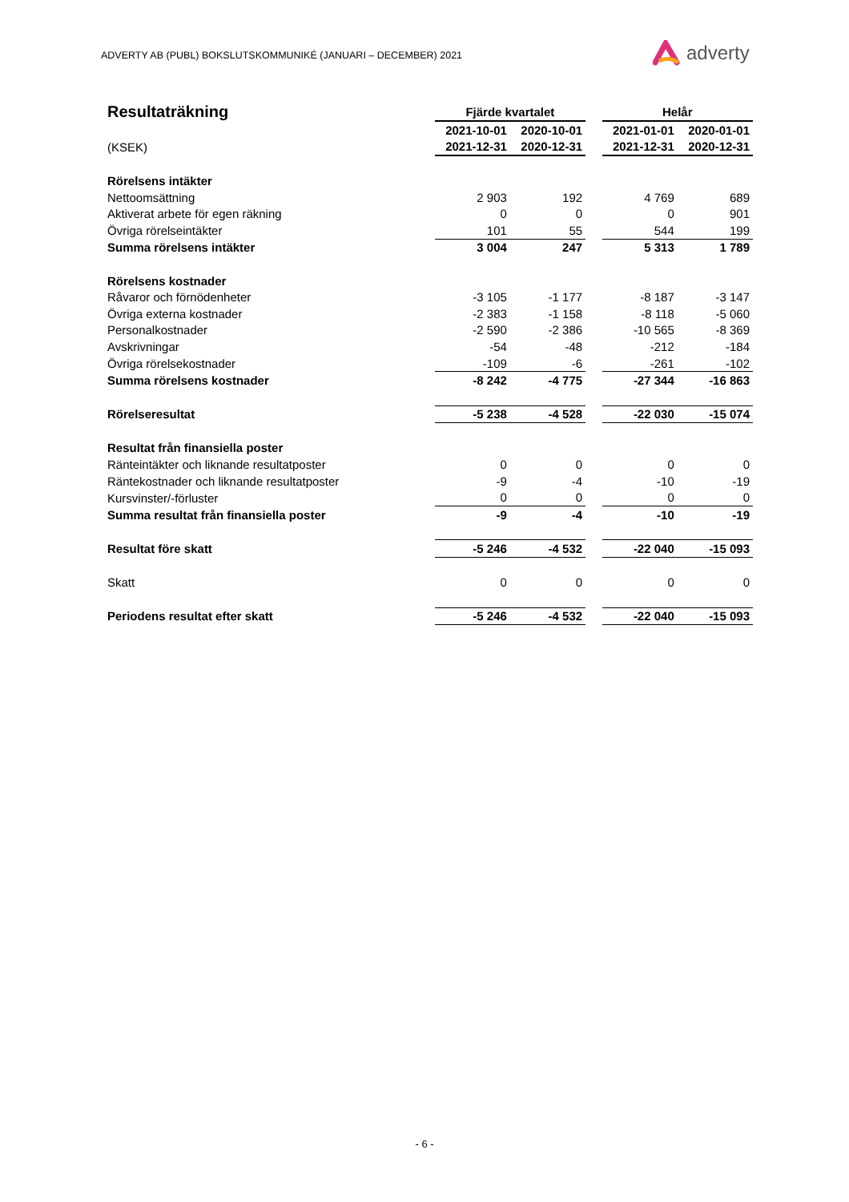ADVERTY AB (PUBL) BOKSLUTSKOMMUNIKÉ (JANUARI – DECEMBER) 2021
adverty
| Resultaträkning | Fjärde kvartalet | | | Helår | |
| --- | --- | --- | --- | --- | --- |
| | 2021-10-01 | 2020-10-01 | | 2021-01-01 | 2020-01-01 |
| (KSEK) | 2021-12-31 | 2020-12-31 | | 2021-12-31 | 2020-12-31 |
| Rörelsens intäkter | | | | | |
| Nettoomsättning | 2 903 | 192 | | 4 769 | 689 |
| Aktiverat arbete för egen räkning | 0 | 0 | | 0 | 901 |
| Övriga rörelseintäkter | 101 | 55 | | 544 | 199 |
| Summa rörelsens intäkter | 3 004 | 247 | | 5 313 | 1 789 |
| Rörelsens kostnader | | | | | |
| Råvaror och förnödenheter | -3 105 | -1 177 | | -8 187 | -3 147 |
| Övriga externa kostnader | -2 383 | -1 158 | | -8 118 | -5 060 |
| Personalkostnader | -2 590 | -2 386 | | -10 565 | -8 369 |
| Avskrivningar | -54 | -48 | | -212 | -184 |
| Övriga rörelsekostnader | -109 | -6 | | -261 | -102 |
| Summa rörelsens kostnader | -8 242 | -4 775 | | -27 344 | -16 863 |
| Rörelseresultat | -5 238 | -4 528 | | -22 030 | -15 074 |
| Resultat från finansiella poster | | | | | |
| Ränteintäkter och liknande resultatposter | 0 | 0 | | 0 | 0 |
| Räntekostnader och liknande resultatposter | -9 | -4 | | -10 | -19 |
| Kursvinster/-förluster | 0 | 0 | | 0 | 0 |
| Summa resultat från finansiella poster | -9 | -4 | | -10 | -19 |
| Resultat före skatt | -5 246 | -4 532 | | -22 040 | -15 093 |
| Skatt | 0 | 0 | | 0 | 0 |
| Periodens resultat efter skatt | -5 246 | -4 532 | | -22 040 | -15 093 |
- 6 -